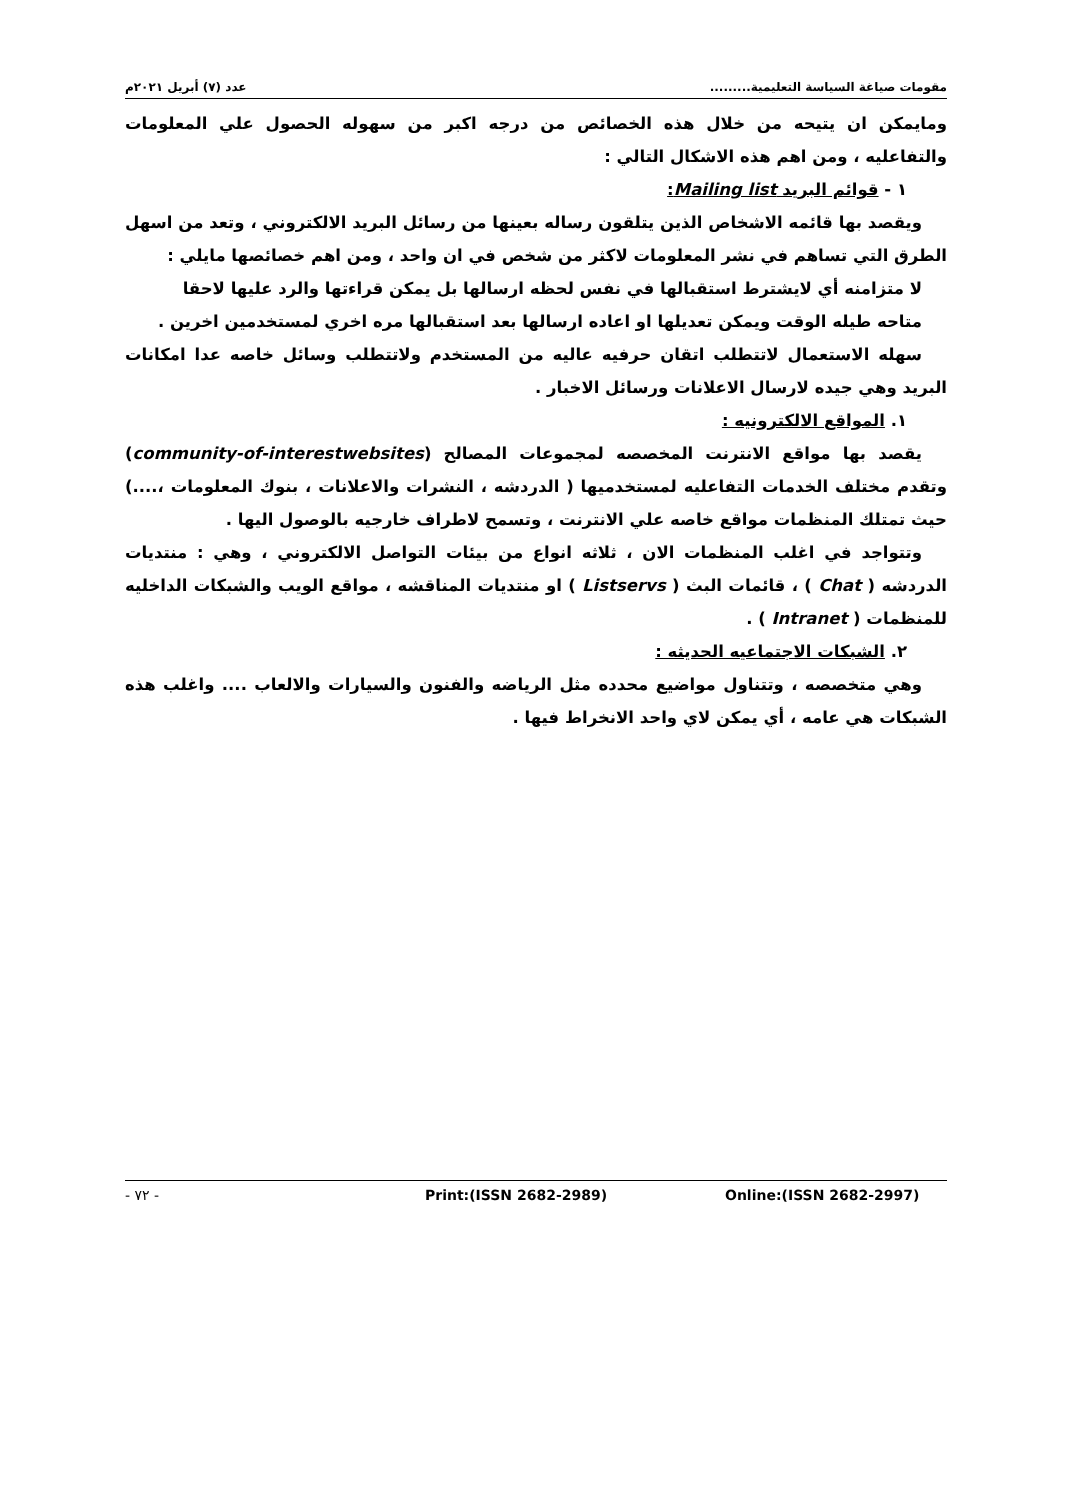مقومات صياغة السياسة التعليمية......... عدد (٧) أبريل ٢٠٢١م
ومايمكن ان يتيحه من خلال هذه الخصائص من درجه اكبر من سهوله الحصول علي المعلومات والتفاعليه ، ومن اهم هذه الاشكال التالي :
١ - قوائم البريد Mailing list:
ويقصد بها قائمه الاشخاص الذين يتلقون رساله بعينها من رسائل البريد الالكتروني ، وتعد من اسهل الطرق التي تساهم في نشر المعلومات لاكثر من شخص في ان واحد ، ومن اهم خصائصها مايلي :
لا متزامنه أي لايشترط استقبالها في نفس لحظه ارسالها بل يمكن قراءتها والرد عليها لاحقا
متاحه طيله الوقت ويمكن تعديلها او اعاده ارسالها بعد استقبالها مره اخري لمستخدمين اخرين .
سهله الاستعمال لاتتطلب اتقان حرفيه عاليه من المستخدم ولاتتطلب وسائل خاصه عدا امكانات البريد وهي جيده لارسال الاعلانات ورسائل الاخبار .
١. المواقع الالكترونيه :
يقصد بها مواقع الانترنت المخصصه لمجموعات المصالح (community-of-interestwebsites) وتقدم مختلف الخدمات التفاعليه لمستخدميها ( الدردشه ، النشرات والاعلانات ، بنوك المعلومات ،....) حيث تمتلك المنظمات مواقع خاصه علي الانترنت ، وتسمح لاطراف خارجيه بالوصول اليها .
وتتواجد في اغلب المنظمات الان ، ثلاثه انواع من بيئات التواصل الالكتروني ، وهي : منتديات الدردشه ( Chat ) ، قائمات البث ( Listservs ) او منتديات المناقشه ، مواقع الويب والشبكات الداخليه للمنظمات ( Intranet ) .
٢. الشبكات الاجتماعيه الحديثه :
وهي متخصصه ، وتتناول مواضيع محدده مثل الرياضه والفنون والسيارات والالعاب .... واغلب هذه الشبكات هي عامه ، أي يمكن لاي واحد الانخراط فيها .
- ٧٢ - Print:(ISSN 2682-2989) Online:(ISSN 2682-2997)